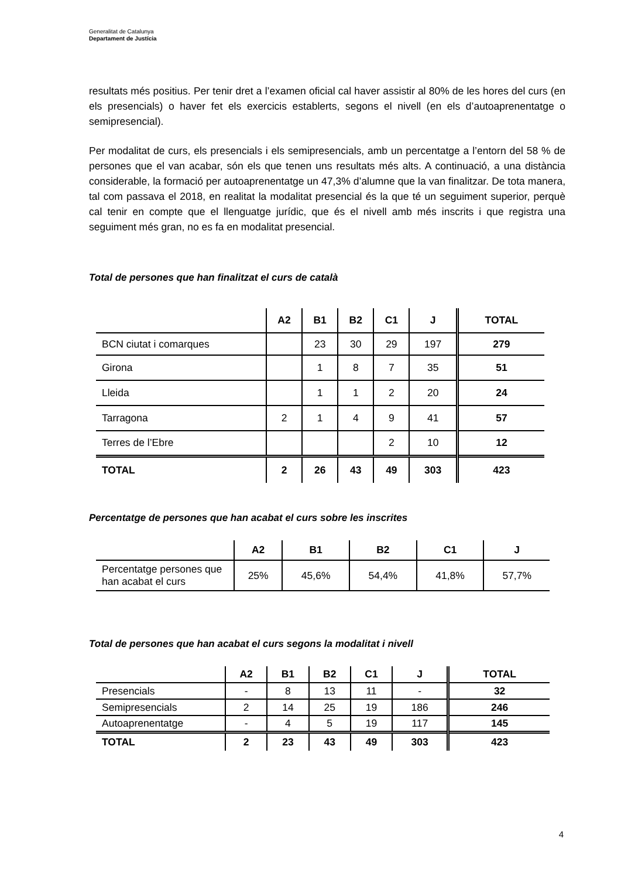Generalitat de Catalunya
Departament de Justícia
resultats més positius. Per tenir dret a l’examen oficial cal haver assistir al 80% de les hores del curs (en els presencials) o haver fet els exercicis establerts, segons el nivell (en els d’autoaprenentatge o semipresencial).
Per modalitat de curs, els presencials i els semipresencials, amb un percentatge a l’entorn del 58 % de persones que el van acabar, són els que tenen uns resultats més alts. A continuació, a una distància considerable, la formació per autoaprenentatge un 47,3% d’alumne que la van finalitzar. De tota manera, tal com passava el 2018, en realitat la modalitat presencial és la que té un seguiment superior, perquè cal tenir en compte que el llenguatge jurídic, que és el nivell amb més inscrits i que registra una seguiment més gran, no es fa en modalitat presencial.
Total de persones que han finalitzat el curs de català
| | A2 | B1 | B2 | C1 | J | TOTAL |
| --- | --- | --- | --- | --- | --- | --- |
| BCN ciutat i comarques | | 23 | 30 | 29 | 197 | 279 |
| Girona | | 1 | 8 | 7 | 35 | 51 |
| Lleida | | 1 | 1 | 2 | 20 | 24 |
| Tarragona | 2 | 1 | 4 | 9 | 41 | 57 |
| Terres de l’Ebre | | | | 2 | 10 | 12 |
| TOTAL | 2 | 26 | 43 | 49 | 303 | 423 |
Percentatge de persones que han acabat el curs sobre les inscrites
| | A2 | B1 | B2 | C1 | J |
| --- | --- | --- | --- | --- | --- |
| Percentatge persones que han acabat el curs | 25% | 45,6% | 54,4% | 41,8% | 57,7% |
Total de persones que han acabat el curs segons la modalitat i nivell
| | A2 | B1 | B2 | C1 | J | TOTAL |
| --- | --- | --- | --- | --- | --- | --- |
| Presencials | - | 8 | 13 | 11 | - | 32 |
| Semipresencials | 2 | 14 | 25 | 19 | 186 | 246 |
| Autoaprenentatge | - | 4 | 5 | 19 | 117 | 145 |
| TOTAL | 2 | 23 | 43 | 49 | 303 | 423 |
4